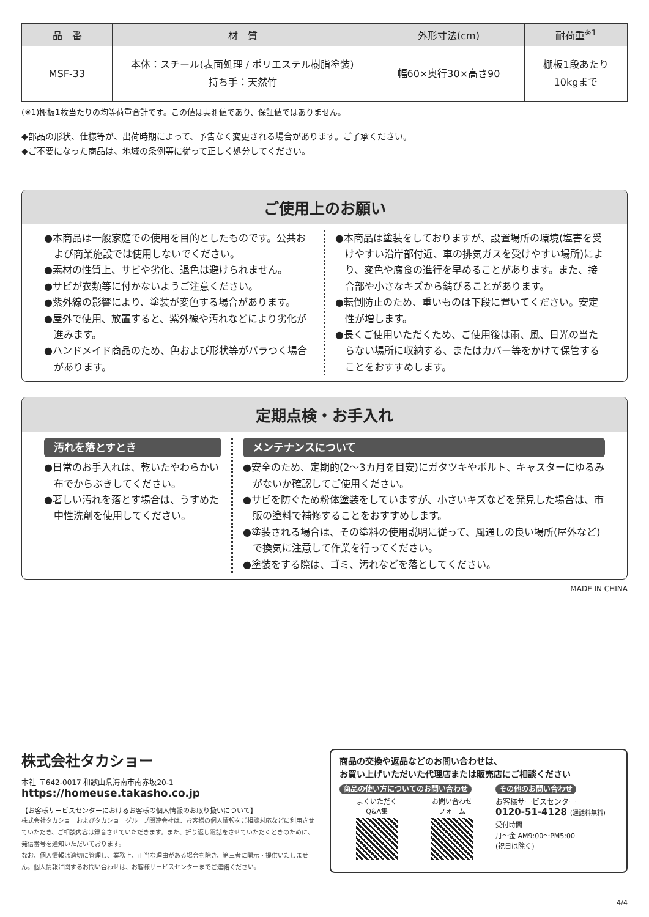| 品 番 | 材 質 | 外形寸法(cm) | 耐荷重<sup>※1</sup> |
| --- | --- | --- | --- |
| MSF-33 | 本体：スチール(表面処理 / ポリエステル樹脂塗装) 持ち手：天然竹 | 幅60×奥行30×高さ90 | 棚板1段あたり 10kgまで |
(※1)棚板1枚当たりの均等荷重合計です。この値は実測値であり、保証値ではありません。
◆部品の形状、仕様等が、出荷時期によって、予告なく変更される場合があります。ご了承ください。
◆ご不要になった商品は、地域の条例等に従って正しく処分してください。
ご使用上のお願い
●本商品は一般家庭での使用を目的としたものです。公共および商業施設では使用しないでください。
●素材の性質上、サビや劣化、退色は避けられません。
●サビが衣類等に付かないようご注意ください。
●紫外線の影響により、塗装が変色する場合があります。
●屋外で使用、放置すると、紫外線や汚れなどにより劣化が進みます。
●ハンドメイド商品のため、色および形状等がバラつく場合があります。
●本商品は塗装をしておりますが、設置場所の環境(塩害を受けやすい沿岸部付近、車の排気ガスを受けやすい場所)により、変色や腐食の進行を早めることがあります。また、接合部や小さなキズから錆びることがあります。
●転倒防止のため、重いものは下段に置いてください。安定性が増します。
●長くご使用いただくため、ご使用後は雨、風、日光の当たらない場所に収納する、またはカバー等をかけて保管することをおすすめします。
定期点検・お手入れ
汚れを落とすとき
●日常のお手入れは、乾いたやわらかい布でからぶきしてください。
●著しい汚れを落とす場合は、うすめた中性洗剤を使用してください。
メンテナンスについて
●安全のため、定期的(2〜3カ月を目安)にガタツキやボルト、キャスターにゆるみがないか確認してご使用ください。
●サビを防ぐため粉体塗装をしていますが、小さいキズなどを発見した場合は、市販の塗料で補修することをおすすめします。
●塗装される場合は、その塗料の使用説明に従って、風通しの良い場所(屋外など)で換気に注意して作業を行ってください。
●塗装をする際は、ゴミ、汚れなどを落としてください。
MADE IN CHINA
株式会社タカショー
本社 〒642-0017 和歌山県海南市南赤坂20-1
https://homeuse.takasho.co.jp
【お客様サービスセンターにおけるお客様の個人情報のお取り扱いについて】
株式会社タカショーおよびタカショーグループ関連会社は、お客様の個人情報をご相談対応などに利用させていただき、ご相談内容は録音させていただきます。また、折り返し電話をさせていただくときのために、発信番号を通知いただいております。
なお、個人情報は適切に管理し、業務上、正当な理由がある場合を除き、第三者に開示・提供いたしません。個人情報に関するお問い合わせは、お客様サービスセンターまでご連絡ください。
商品の交換や返品などのお問い合わせは、
お買い上げいただいた代理店または販売店にご相談ください
商品の使い方についてのお問い合わせ
よくいただく
Q&A集
お問い合わせ
フォーム
その他のお問い合わせ
お客様サービスセンター
0120-51-4128 (通話料無料)
受付時間
月〜金 AM9:00〜PM5:00
(祝日は除く)
4/4